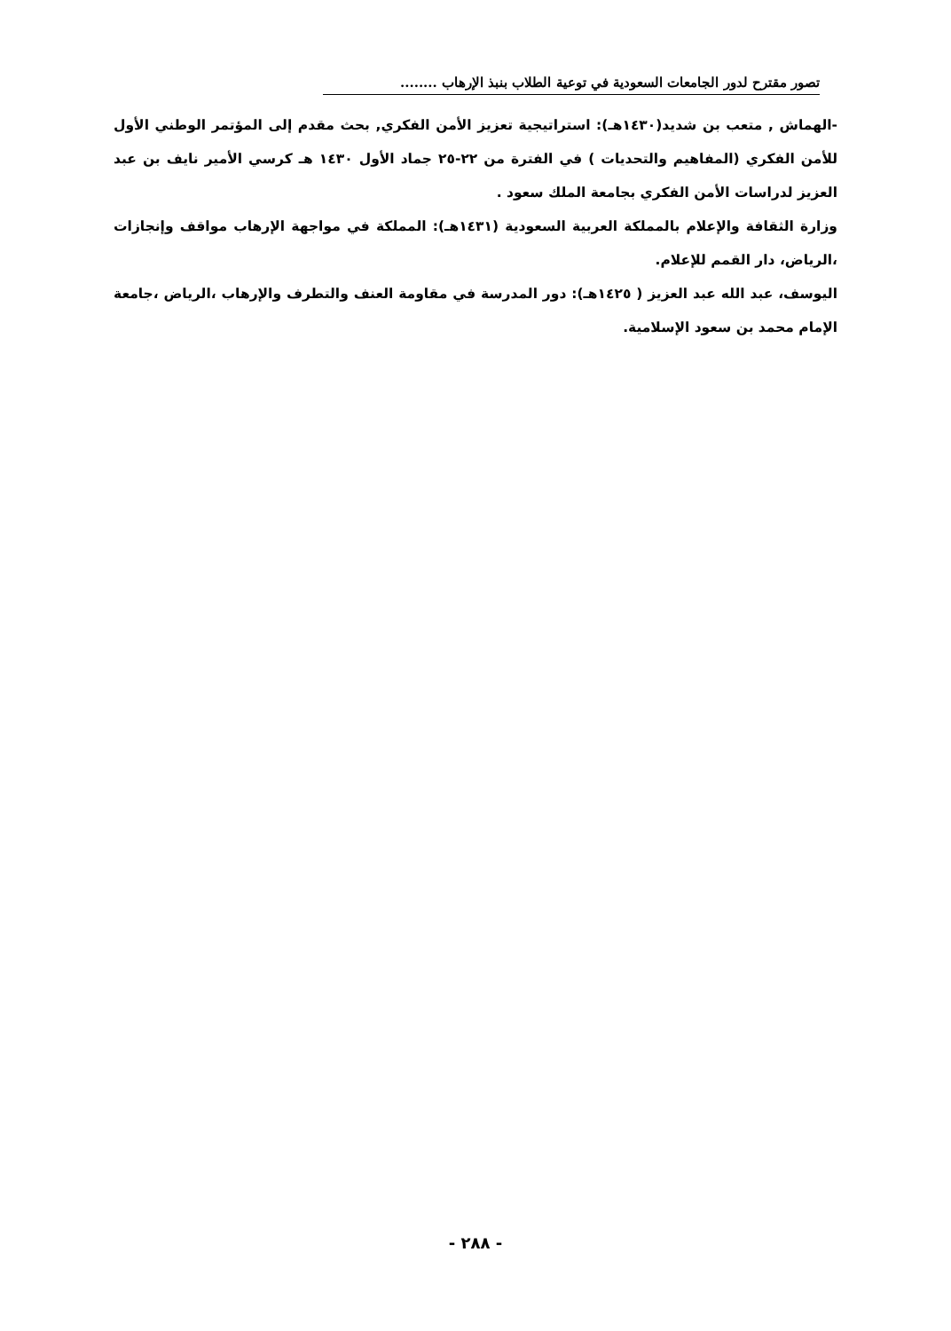تصور مقترح لدور الجامعات السعودية في توعية الطلاب بنبذ الإرهاب ........
-الهماش , متعب بن شديد(١٤٣٠هـ): استراتيجية تعزيز الأمن الفكري, بحث مقدم إلى المؤتمر الوطني الأول للأمن الفكري (المفاهيم والتحديات ) في الفترة من ٢٢-٢٥ جماد الأول ١٤٣٠ هـ كرسي الأمير نايف بن عبد العزيز لدراسات الأمن الفكري بجامعة الملك سعود .
وزارة الثقافة والإعلام بالمملكة العربية السعودية (١٤٣١هـ): المملكة في مواجهة الإرهاب مواقف وإنجازات ،الرياض، دار القمم للإعلام.
اليوسف، عبد الله عبد العزيز ( ١٤٢٥هـ): دور المدرسة في مقاومة العنف والتطرف والإرهاب ،الرياض ،جامعة الإمام محمد بن سعود الإسلامية.
- ٢٨٨ -